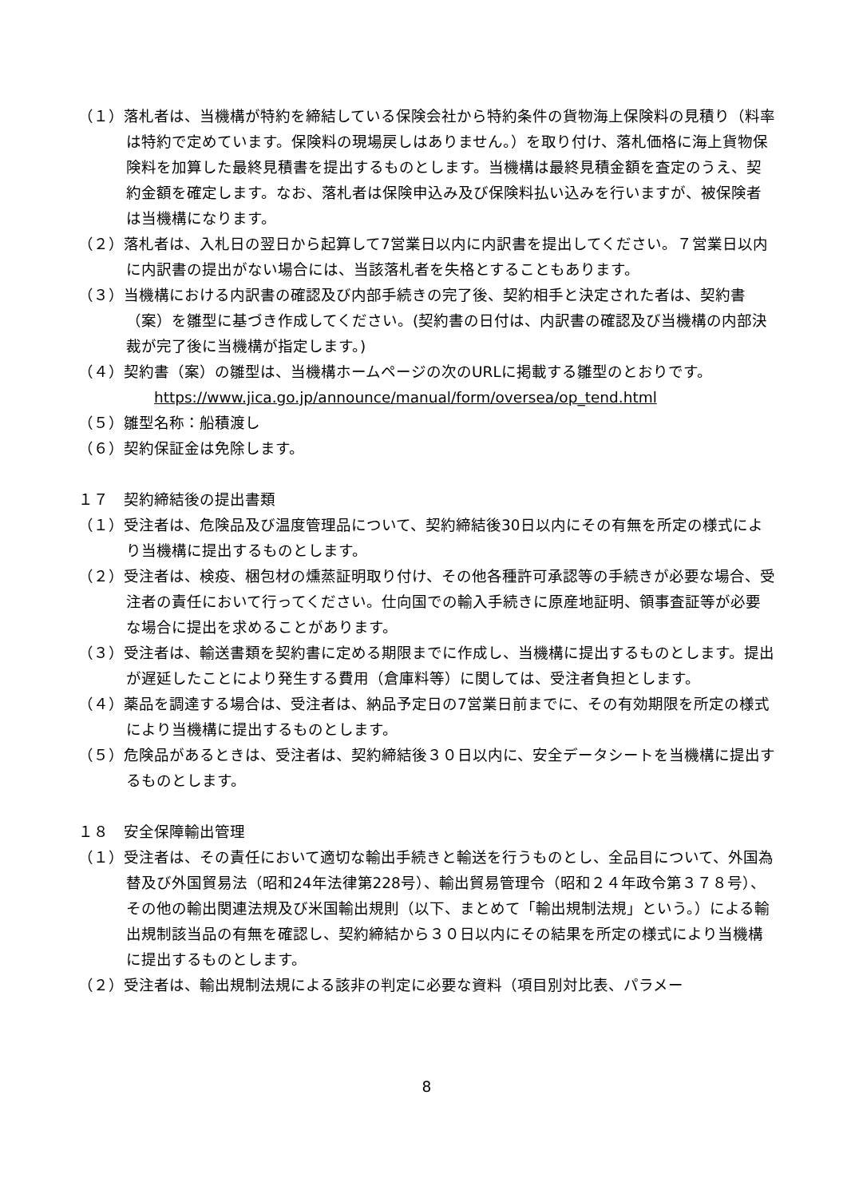（１）落札者は、当機構が特約を締結している保険会社から特約条件の貨物海上保険料の見積り（料率は特約で定めています。保険料の現場戻しはありません。）を取り付け、落札価格に海上貨物保険料を加算した最終見積書を提出するものとします。当機構は最終見積金額を査定のうえ、契約金額を確定します。なお、落札者は保険申込み及び保険料払い込みを行いますが、被保険者は当機構になります。
（２）落札者は、入札日の翌日から起算して7営業日以内に内訳書を提出してください。７営業日以内に内訳書の提出がない場合には、当該落札者を失格とすることもあります。
（３）当機構における内訳書の確認及び内部手続きの完了後、契約相手と決定された者は、契約書（案）を雛型に基づき作成してください。(契約書の日付は、内訳書の確認及び当機構の内部決裁が完了後に当機構が指定します。)
（４）契約書（案）の雛型は、当機構ホームページの次のURLに掲載する雛型のとおりです。
https://www.jica.go.jp/announce/manual/form/oversea/op_tend.html
（５）雛型名称：船積渡し
（６）契約保証金は免除します。
１７　契約締結後の提出書類
（１）受注者は、危険品及び温度管理品について、契約締結後30日以内にその有無を所定の様式により当機構に提出するものとします。
（２）受注者は、検疫、梱包材の燻蒸証明取り付け、その他各種許可承認等の手続きが必要な場合、受注者の責任において行ってください。仕向国での輸入手続きに原産地証明、領事査証等が必要な場合に提出を求めることがあります。
（３）受注者は、輸送書類を契約書に定める期限までに作成し、当機構に提出するものとします。提出が遅延したことにより発生する費用（倉庫料等）に関しては、受注者負担とします。
（４）薬品を調達する場合は、受注者は、納品予定日の7営業日前までに、その有効期限を所定の様式により当機構に提出するものとします。
（５）危険品があるときは、受注者は、契約締結後３０日以内に、安全データシートを当機構に提出するものとします。
１８　安全保障輸出管理
（１）受注者は、その責任において適切な輸出手続きと輸送を行うものとし、全品目について、外国為替及び外国貿易法（昭和24年法律第228号）、輸出貿易管理令（昭和２４年政令第３７８号）、その他の輸出関連法規及び米国輸出規則（以下、まとめて「輸出規制法規」という。）による輸出規制該当品の有無を確認し、契約締結から３０日以内にその結果を所定の様式により当機構に提出するものとします。
（２）受注者は、輸出規制法規による該非の判定に必要な資料（項目別対比表、パラメー
8